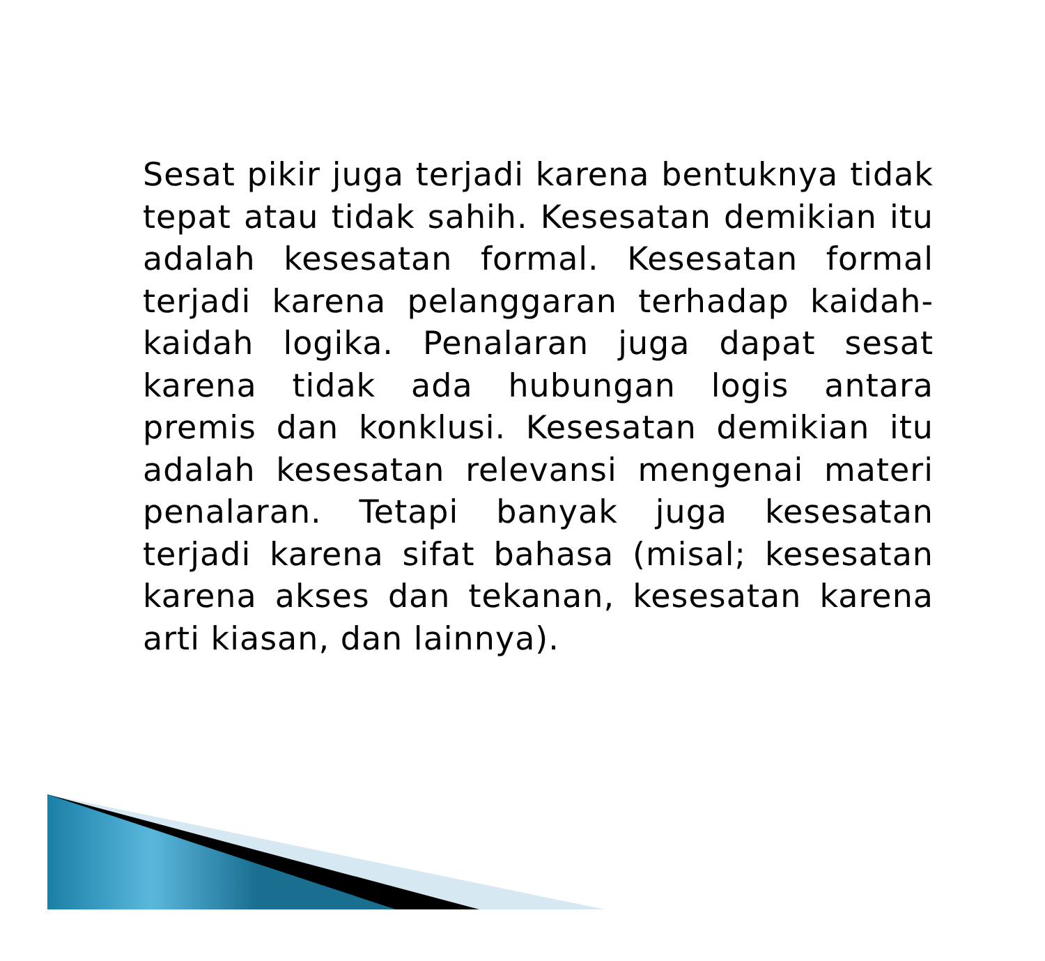Sesat pikir juga terjadi karena bentuknya tidak tepat atau tidak sahih. Kesesatan demikian itu adalah kesesatan formal. Kesesatan formal terjadi karena pelanggaran terhadap kaidah-kaidah logika. Penalaran juga dapat sesat karena tidak ada hubungan logis antara premis dan konklusi. Kesesatan demikian itu adalah kesesatan relevansi mengenai materi penalaran. Tetapi banyak juga kesesatan terjadi karena sifat bahasa (misal; kesesatan karena akses dan tekanan, kesesatan karena arti kiasan, dan lainnya).